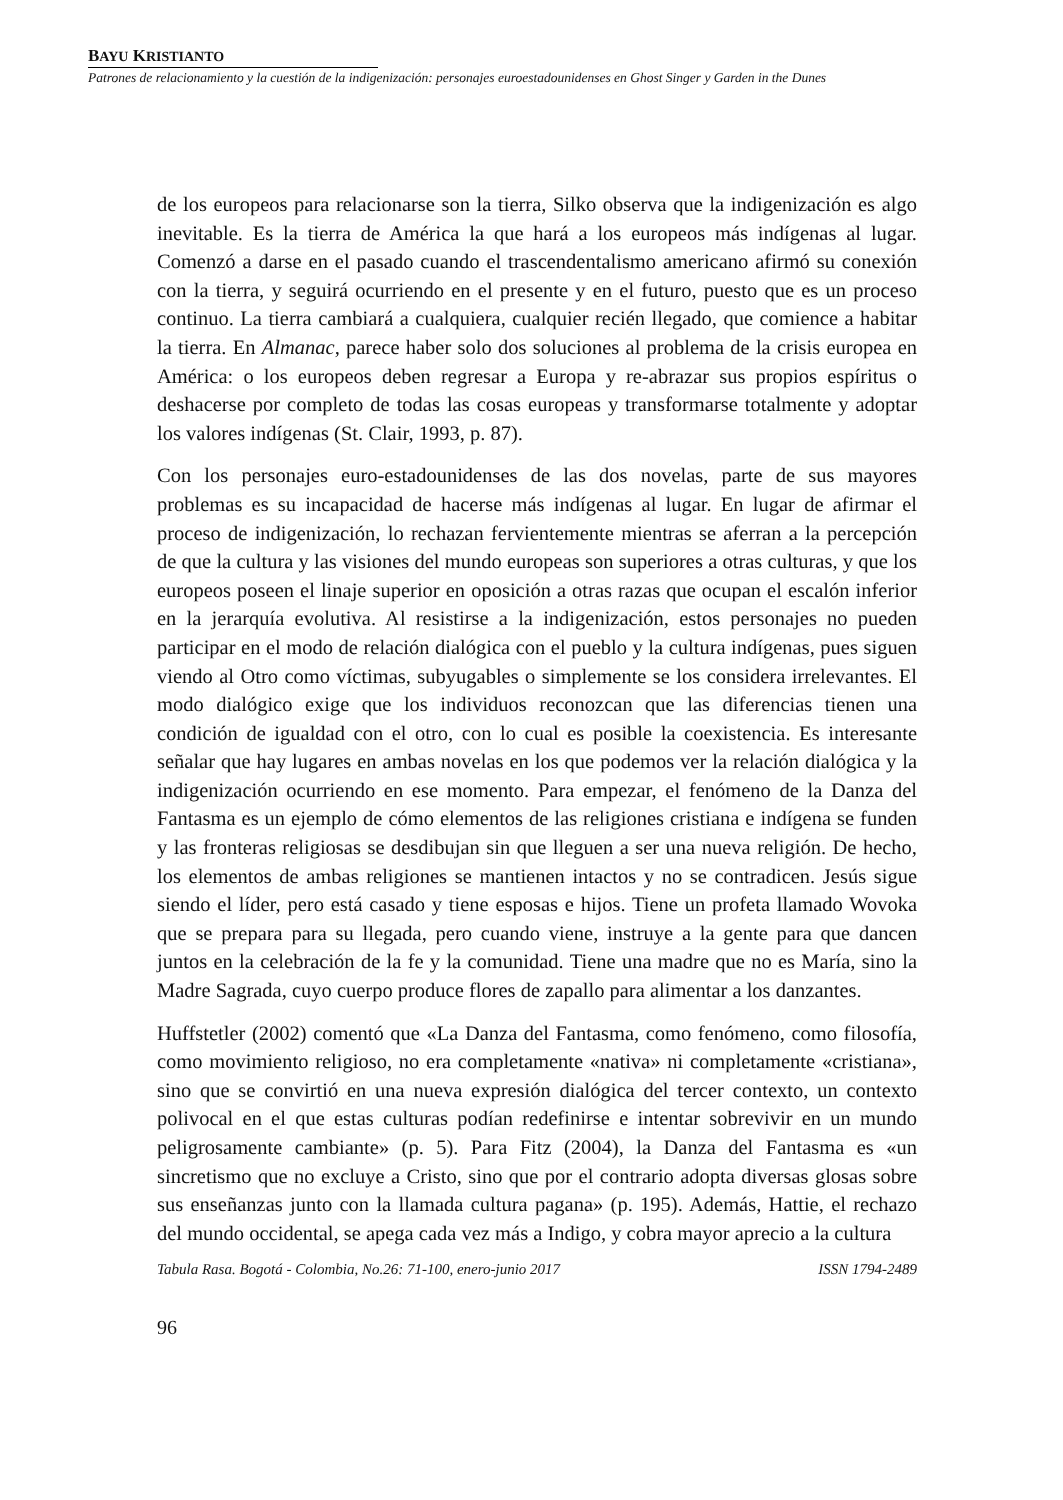BAYU KRISTIANTO
Patrones de relacionamiento y la cuestión de la indigenización: personajes euroestadounidenses en Ghost Singer y Garden in the Dunes
de los europeos para relacionarse son la tierra, Silko observa que la indigenización es algo inevitable. Es la tierra de América la que hará a los europeos más indígenas al lugar. Comenzó a darse en el pasado cuando el trascendentalismo americano afirmó su conexión con la tierra, y seguirá ocurriendo en el presente y en el futuro, puesto que es un proceso continuo. La tierra cambiará a cualquiera, cualquier recién llegado, que comience a habitar la tierra. En Almanac, parece haber solo dos soluciones al problema de la crisis europea en América: o los europeos deben regresar a Europa y re-abrazar sus propios espíritus o deshacerse por completo de todas las cosas europeas y transformarse totalmente y adoptar los valores indígenas (St. Clair, 1993, p. 87).
Con los personajes euro-estadounidenses de las dos novelas, parte de sus mayores problemas es su incapacidad de hacerse más indígenas al lugar. En lugar de afirmar el proceso de indigenización, lo rechazan fervientemente mientras se aferran a la percepción de que la cultura y las visiones del mundo europeas son superiores a otras culturas, y que los europeos poseen el linaje superior en oposición a otras razas que ocupan el escalón inferior en la jerarquía evolutiva. Al resistirse a la indigenización, estos personajes no pueden participar en el modo de relación dialógica con el pueblo y la cultura indígenas, pues siguen viendo al Otro como víctimas, subyugables o simplemente se los considera irrelevantes. El modo dialógico exige que los individuos reconozcan que las diferencias tienen una condición de igualdad con el otro, con lo cual es posible la coexistencia. Es interesante señalar que hay lugares en ambas novelas en los que podemos ver la relación dialógica y la indigenización ocurriendo en ese momento. Para empezar, el fenómeno de la Danza del Fantasma es un ejemplo de cómo elementos de las religiones cristiana e indígena se funden y las fronteras religiosas se desdibujan sin que lleguen a ser una nueva religión. De hecho, los elementos de ambas religiones se mantienen intactos y no se contradicen. Jesús sigue siendo el líder, pero está casado y tiene esposas e hijos. Tiene un profeta llamado Wovoka que se prepara para su llegada, pero cuando viene, instruye a la gente para que dancen juntos en la celebración de la fe y la comunidad. Tiene una madre que no es María, sino la Madre Sagrada, cuyo cuerpo produce flores de zapallo para alimentar a los danzantes.
Huffstetler (2002) comentó que «La Danza del Fantasma, como fenómeno, como filosofía, como movimiento religioso, no era completamente «nativa» ni completamente «cristiana», sino que se convirtió en una nueva expresión dialógica del tercer contexto, un contexto polivocal en el que estas culturas podían redefinirse e intentar sobrevivir en un mundo peligrosamente cambiante» (p. 5). Para Fitz (2004), la Danza del Fantasma es «un sincretismo que no excluye a Cristo, sino que por el contrario adopta diversas glosas sobre sus enseñanzas junto con la llamada cultura pagana» (p. 195). Además, Hattie, el rechazo del mundo occidental, se apega cada vez más a Indigo, y cobra mayor aprecio a la cultura
Tabula Rasa. Bogotá - Colombia, No.26: 71-100, enero-junio 2017 ISSN 1794-2489
96